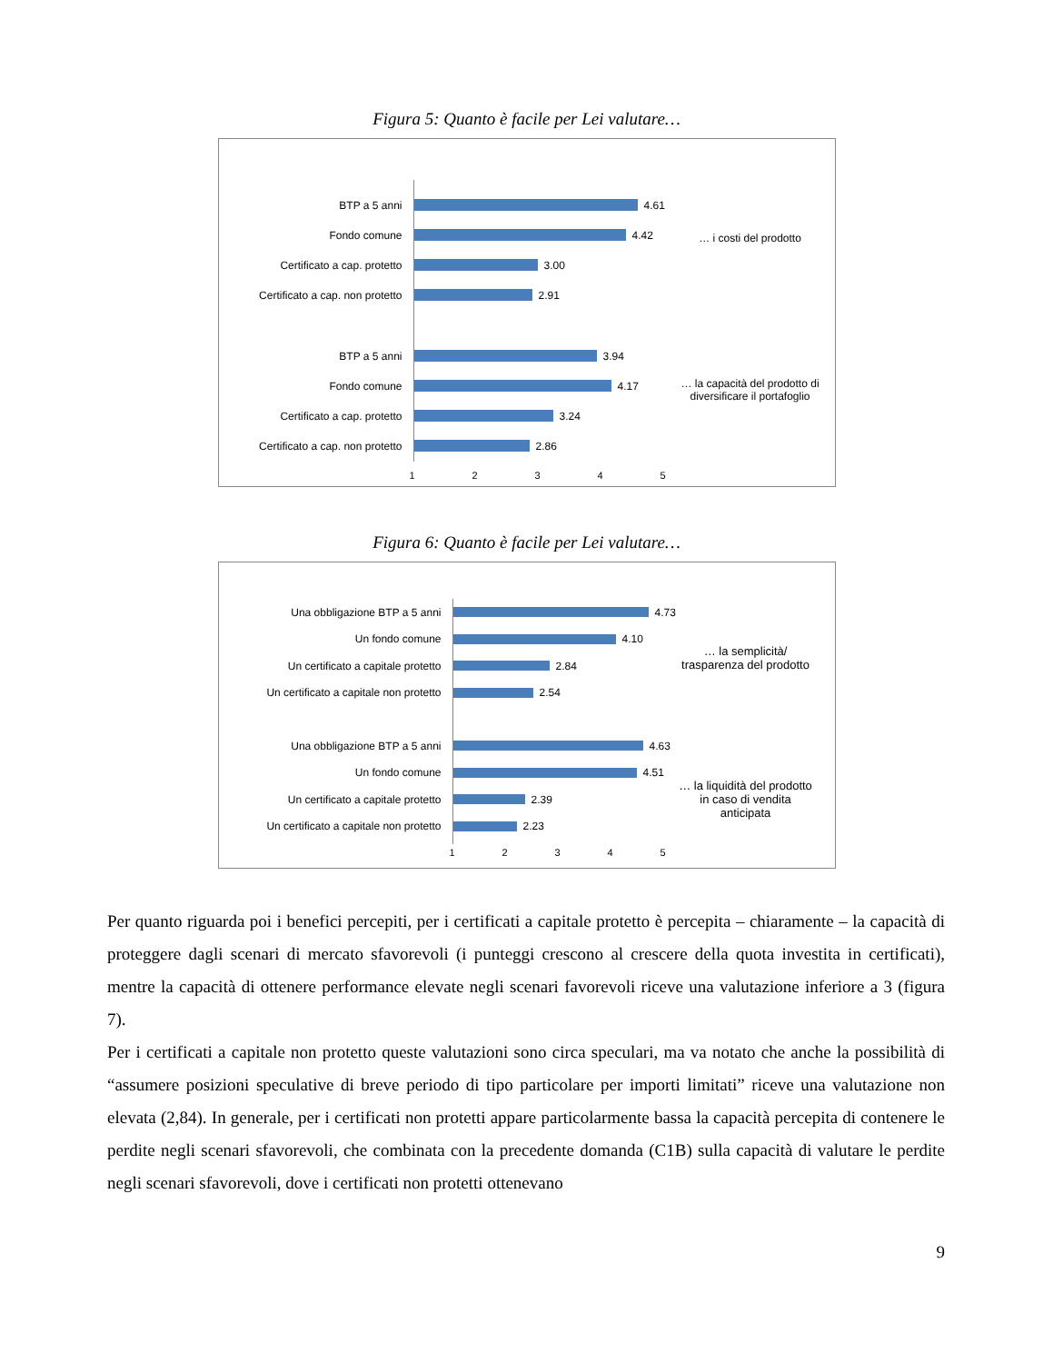Figura 5: Quanto è facile per Lei valutare…
BTP a 5 anni
4.61
Fondo comune
4.42
Certificato a cap. protetto
3.00
Certificato a cap. non protetto
2.91
BTP a 5 anni
3.94
Fondo comune
4.17
Certificato a cap. protetto
3.24
Certificato a cap. non protetto
2.86
12345
… i costi del prodotto
… la capacità del prodotto di diversificare il portafoglio
Figura 6: Quanto è facile per Lei valutare…
Una obbligazione BTP a 5 anni
4.73
Un fondo comune
4.10
Un certificato a capitale protetto
2.84
Un certificato a capitale non protetto
2.54
Una obbligazione BTP a 5 anni
4.63
Un fondo comune
4.51
Un certificato a capitale protetto
2.39
Un certificato a capitale non protetto
2.23
12345
… la semplicità/ trasparenza del prodotto
… la liquidità del prodotto in caso di vendita anticipata
Per quanto riguarda poi i benefici percepiti, per i certificati a capitale protetto è percepita – chiaramente – la capacità di proteggere dagli scenari di mercato sfavorevoli (i punteggi crescono al crescere della quota investita in certificati), mentre la capacità di ottenere performance elevate negli scenari favorevoli riceve una valutazione inferiore a 3 (figura 7).
Per i certificati a capitale non protetto queste valutazioni sono circa speculari, ma va notato che anche la possibilità di “assumere posizioni speculative di breve periodo di tipo particolare per importi limitati” riceve una valutazione non elevata (2,84). In generale, per i certificati non protetti appare particolarmente bassa la capacità percepita di contenere le perdite negli scenari sfavorevoli, che combinata con la precedente domanda (C1B) sulla capacità di valutare le perdite negli scenari sfavorevoli, dove i certificati non protetti ottenevano
9